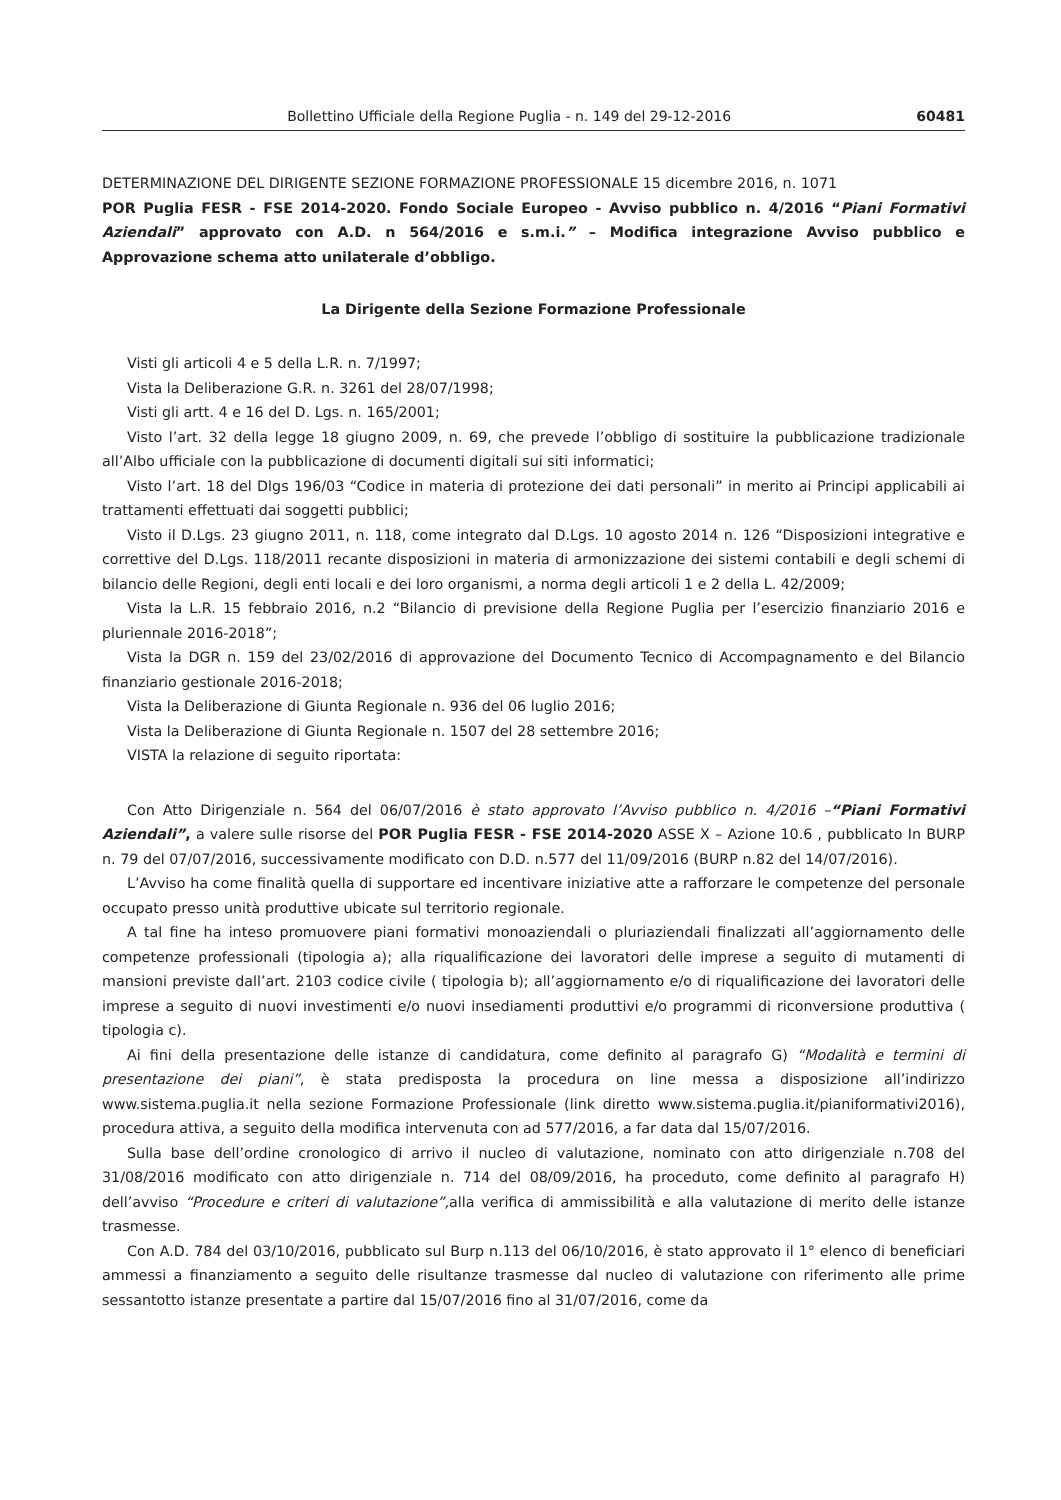Bollettino Ufficiale della Regione Puglia - n. 149 del 29-12-2016 60481
DETERMINAZIONE DEL DIRIGENTE SEZIONE FORMAZIONE PROFESSIONALE 15 dicembre 2016, n. 1071
POR Puglia FESR - FSE 2014-2020. Fondo Sociale Europeo - Avviso pubblico n. 4/2016 “Piani Formativi Aziendali” approvato con A.D. n 564/2016 e s.m.i.” – Modifica integrazione Avviso pubblico e Approvazione schema atto unilaterale d’obbligo.
La Dirigente della Sezione Formazione Professionale
Visti gli articoli 4 e 5 della L.R. n. 7/1997;
Vista la Deliberazione G.R. n. 3261 del 28/07/1998;
Visti gli artt. 4 e 16 del D. Lgs. n. 165/2001;
Visto l’art. 32 della legge 18 giugno 2009, n. 69, che prevede l’obbligo di sostituire la pubblicazione tradizionale all’Albo ufficiale con la pubblicazione di documenti digitali sui siti informatici;
Visto l’art. 18 del Dlgs 196/03 “Codice in materia di protezione dei dati personali” in merito ai Principi applicabili ai trattamenti effettuati dai soggetti pubblici;
Visto il D.Lgs. 23 giugno 2011, n. 118, come integrato dal D.Lgs. 10 agosto 2014 n. 126 “Disposizioni integrative e correttive del D.Lgs. 118/2011 recante disposizioni in materia di armonizzazione dei sistemi contabili e degli schemi di bilancio delle Regioni, degli enti locali e dei loro organismi, a norma degli articoli 1 e 2 della L. 42/2009;
Vista la L.R. 15 febbraio 2016, n.2 “Bilancio di previsione della Regione Puglia per l’esercizio finanziario 2016 e pluriennale 2016-2018”;
Vista la DGR n. 159 del 23/02/2016 di approvazione del Documento Tecnico di Accompagnamento e del Bilancio finanziario gestionale 2016-2018;
Vista la Deliberazione di Giunta Regionale n. 936 del 06 luglio 2016;
Vista la Deliberazione di Giunta Regionale n. 1507 del 28 settembre 2016;
VISTA la relazione di seguito riportata:
Con Atto Dirigenziale n. 564 del 06/07/2016 è stato approvato l’Avviso pubblico n. 4/2016 –“Piani Formativi Aziendali”, a valere sulle risorse del POR Puglia FESR - FSE 2014-2020 ASSE X – Azione 10.6 , pubblicato In BURP n. 79 del 07/07/2016, successivamente modificato con D.D. n.577 del 11/09/2016 (BURP n.82 del 14/07/2016).
L’Avviso ha come finalità quella di supportare ed incentivare iniziative atte a rafforzare le competenze del personale occupato presso unità produttive ubicate sul territorio regionale.
A tal fine ha inteso promuovere piani formativi monoaziendali o pluriaziendali finalizzati all’aggiornamento delle competenze professionali (tipologia a); alla riqualificazione dei lavoratori delle imprese a seguito di mutamenti di mansioni previste dall’art. 2103 codice civile ( tipologia b); all’aggiornamento e/o di riqualificazione dei lavoratori delle imprese a seguito di nuovi investimenti e/o nuovi insediamenti produttivi e/o programmi di riconversione produttiva ( tipologia c).
Ai fini della presentazione delle istanze di candidatura, come definito al paragrafo G) “Modalità e termini di presentazione dei piani”, è stata predisposta la procedura on line messa a disposizione all’indirizzo www.sistema.puglia.it nella sezione Formazione Professionale (link diretto www.sistema.puglia.it/pianiformativi2016), procedura attiva, a seguito della modifica intervenuta con ad 577/2016, a far data dal 15/07/2016.
Sulla base dell’ordine cronologico di arrivo il nucleo di valutazione, nominato con atto dirigenziale n.708 del 31/08/2016 modificato con atto dirigenziale n. 714 del 08/09/2016, ha proceduto, come definito al paragrafo H) dell’avviso “Procedure e criteri di valutazione”, alla verifica di ammissibilità e alla valutazione di merito delle istanze trasmesse.
Con A.D. 784 del 03/10/2016, pubblicato sul Burp n.113 del 06/10/2016, è stato approvato il 1° elenco di beneficiari ammessi a finanziamento a seguito delle risultanze trasmesse dal nucleo di valutazione con riferimento alle prime sessantotto istanze presentate a partire dal 15/07/2016 fino al 31/07/2016, come da